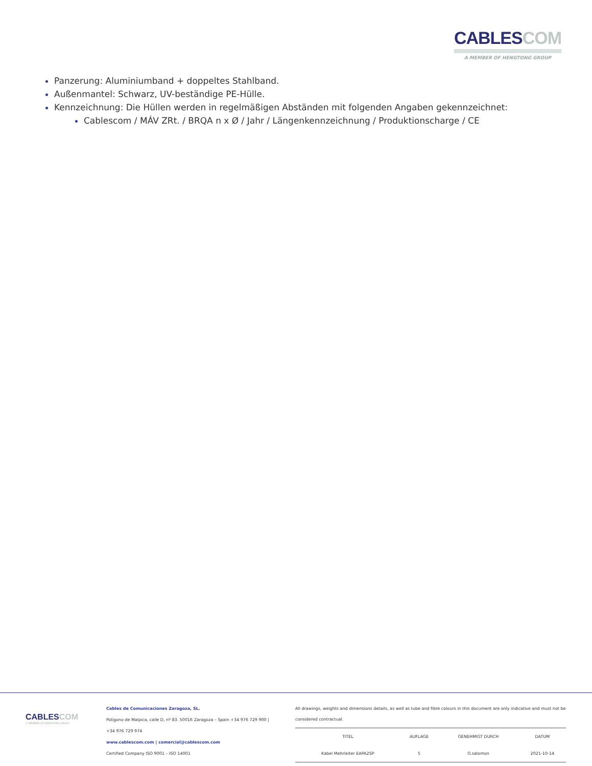CABLES COM
A MEMBER OF HENGTONG GROUP
Panzerung: Aluminiumband + doppeltes Stahlband.
Außenmantel: Schwarz, UV-beständige PE-Hülle.
Kennzeichnung: Die Hüllen werden in regelmäßigen Abständen mit folgenden Angaben gekennzeichnet:
Cablescom / MÁV ZRt. / BRQA n x Ø / Jahr / Längenkennzeichnung / Produktionscharge / CE
CABLES COM
A MEMBER OF HENGTONG GROUP
Cables de Comunicaciones Zaragoza, SL.
Polígono de Malpica, calle D, nº 83. 50016 Zaragoza – Spain +34 976 729 900 |
+34 976 729 974
www.cablescom.com | comercial@cablescom.com
Certified Company ISO 9001 – ISO 14001
All drawings, weights and dimensions details, as well as tube and fibre colours in this document are only indicative and must not be considered contractual.
| TITEL | AUFLAGE | GENEHMIGT DURCH | DATUM |
| --- | --- | --- | --- |
| Kabel Mehrleiter EAPA2SP | 5 | O.salomon | 2021-10-14 |